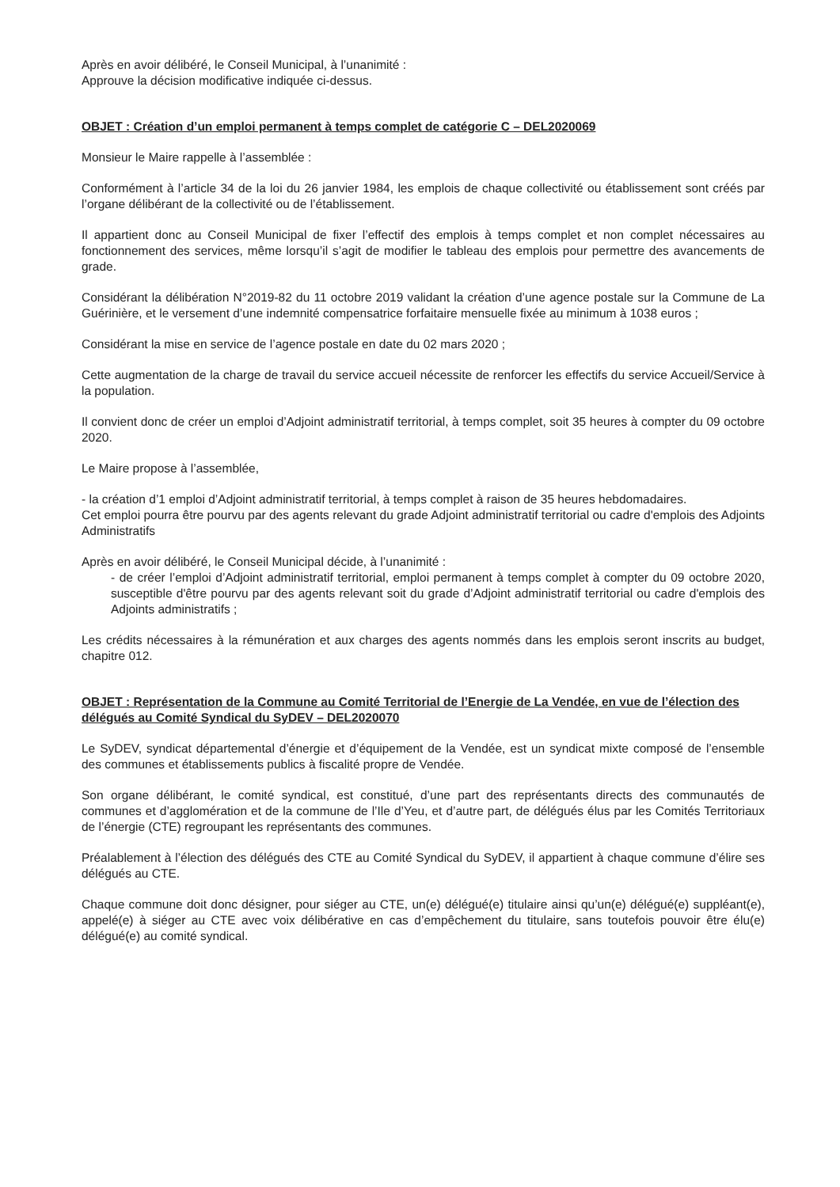Après en avoir délibéré, le Conseil Municipal, à l’unanimité :
Approuve la décision modificative indiquée ci-dessus.
OBJET : Création d’un emploi permanent à temps complet de catégorie C – DEL2020069
Monsieur le Maire rappelle à l’assemblée :
Conformément à l’article 34 de la loi du 26 janvier 1984, les emplois de chaque collectivité ou établissement sont créés par l’organe délibérant de la collectivité ou de l’établissement.
Il appartient donc au Conseil Municipal de fixer l’effectif des emplois à temps complet et non complet nécessaires au fonctionnement des services, même lorsqu’il s’agit de modifier le tableau des emplois pour permettre des avancements de grade.
Considérant la délibération N°2019-82 du 11 octobre 2019 validant la création d’une agence postale sur la Commune de La Guérinière, et le versement d’une indemnité compensatrice forfaitaire mensuelle fixée au minimum à 1038 euros ;
Considérant la mise en service de l’agence postale en date du 02 mars 2020 ;
Cette augmentation de la charge de travail du service accueil nécessite de renforcer les effectifs du service Accueil/Service à la population.
Il convient donc de créer un emploi d’Adjoint administratif territorial, à temps complet, soit 35 heures à compter du 09 octobre 2020.
Le Maire propose à l’assemblée,
- la création d’1 emploi d’Adjoint administratif territorial, à temps complet à raison de 35 heures hebdomadaires.
Cet emploi pourra être pourvu par des agents relevant du grade Adjoint administratif territorial ou cadre d'emplois des Adjoints Administratifs
Après en avoir délibéré, le Conseil Municipal décide, à l’unanimité :
- de créer l’emploi d’Adjoint administratif territorial, emploi permanent à temps complet à compter du 09 octobre 2020, susceptible d'être pourvu par des agents relevant soit du grade d’Adjoint administratif territorial ou cadre d'emplois des Adjoints administratifs ;
Les crédits nécessaires à la rémunération et aux charges des agents nommés dans les emplois seront inscrits au budget, chapitre 012.
OBJET : Représentation de la Commune au Comité Territorial de l’Energie de La Vendée, en vue de l’élection des délégués au Comité Syndical du SyDEV – DEL2020070
Le SyDEV, syndicat départemental d’énergie et d’équipement de la Vendée, est un syndicat mixte composé de l’ensemble des communes et établissements publics à fiscalité propre de Vendée.
Son organe délibérant, le comité syndical, est constitué, d’une part des représentants directs des communautés de communes et d’agglomération et de la commune de l’Ile d’Yeu, et d’autre part, de délégués élus par les Comités Territoriaux de l’énergie (CTE) regroupant les représentants des communes.
Préalablement à l’élection des délégués des CTE au Comité Syndical du SyDEV, il appartient à chaque commune d’élire ses délégués au CTE.
Chaque commune doit donc désigner, pour siéger au CTE, un(e) délégué(e) titulaire ainsi qu’un(e) délégué(e) suppléant(e), appelé(e) à siéger au CTE avec voix délibérative en cas d’empêchement du titulaire, sans toutefois pouvoir être élu(e) délégué(e) au comité syndical.